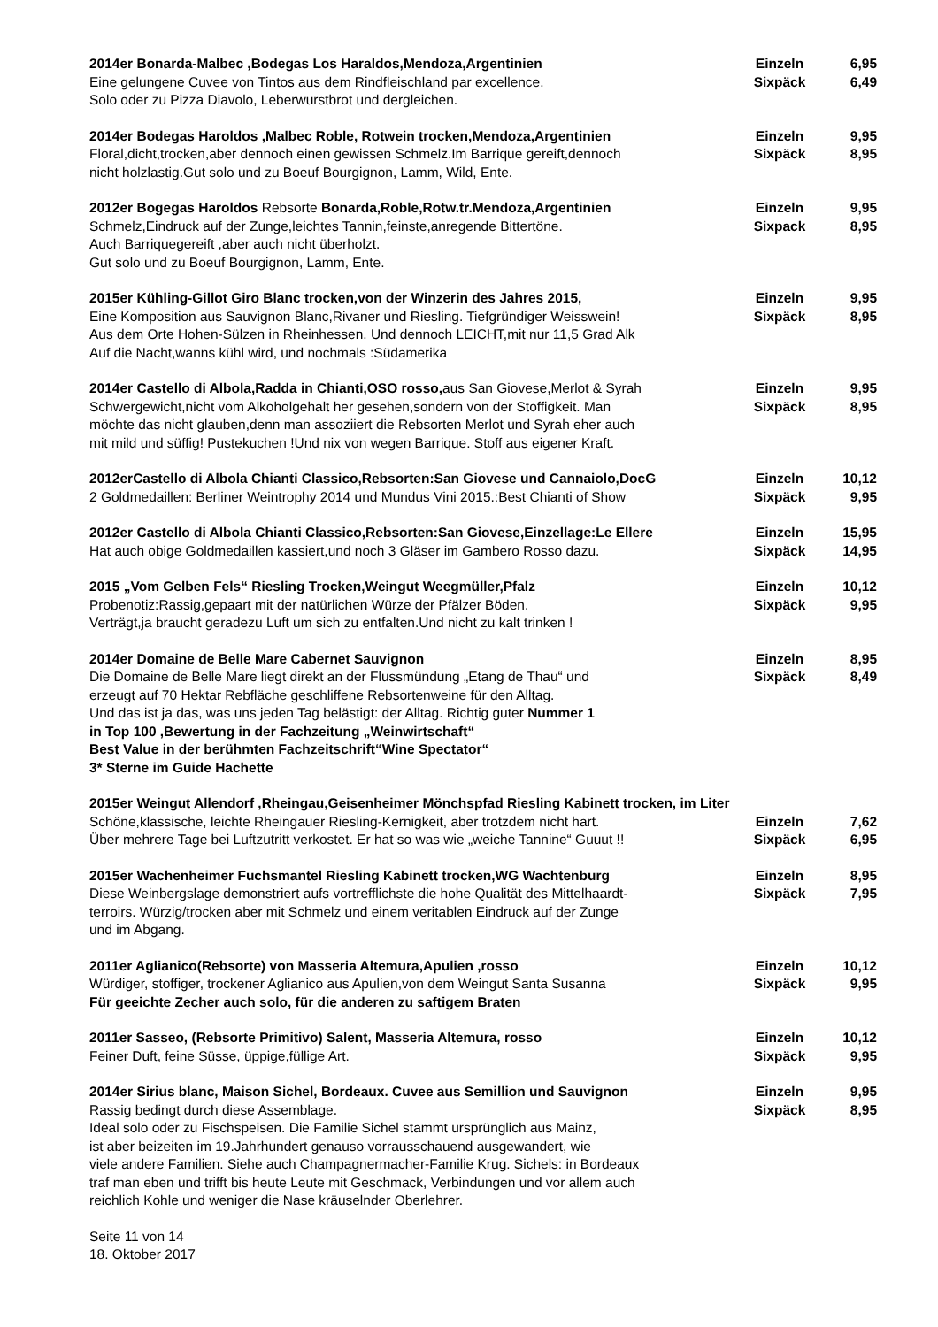2014er Bonarda-Malbec ,Bodegas Los Haraldos,Mendoza,Argentinien Einzeln 6,95
Eine gelungene Cuvee von Tintos aus dem Rindfleischland par excellence. Sixpäck 6,49
Solo oder zu Pizza Diavolo, Leberwurstbrot und dergleichen.
2014er Bodegas Haroldos ,Malbec Roble, Rotwein trocken,Mendoza,Argentinien Einzeln 9,95
Floral,dicht,trocken,aber dennoch einen gewissen Schmelz.Im Barrique gereift,dennoch
Sixpäck 8,95
nicht holzlastig.Gut solo und zu Boeuf Bourgignon, Lamm, Wild, Ente.
2012er Bogegas Haroldos Rebsorte Bonarda,Roble,Rotw.tr.Mendoza,Argentinien Einzeln 9,95
Schmelz,Eindruck auf der Zunge,leichtes Tannin,feinste,anregende Bittertöne. Sixpack 8,95
Auch Barriquegereift ,aber auch nicht überholzt.
Gut solo und zu Boeuf Bourgignon, Lamm, Ente.
2015er Kühling-Gillot Giro Blanc trocken,von der Winzerin des Jahres 2015, Einzeln 9,95
Eine Komposition aus Sauvignon Blanc,Rivaner und Riesling. Tiefgründiger Weisswein!
Sixpäck 8,95
Aus dem Orte Hohen-Sülzen in Rheinhessen. Und dennoch LEICHT,mit nur 11,5 Grad Alk
Auf die Nacht,wanns kühl wird, und nochmals :Südamerika
2014er Castello di Albola,Radda in Chianti,OSO rosso, aus San Giovese,Merlot & Syrah
Einzeln 9,95
Schwergewicht,nicht vom Alkoholgehalt her gesehen,sondern von der Stoffigkeit. Man
Sixpäck 8,95
möchte das nicht glauben,denn man assoziiert die Rebsorten Merlot und Syrah eher auch
mit mild und süffig! Pustekuchen !Und nix von wegen Barrique. Stoff aus eigener Kraft.
2012erCastello di Albola Chianti Classico,Rebsorten:San Giovese und Cannaiolo,DocG
Einzeln 10,12
2 Goldmedaillen: Berliner Weintrophy 2014 und Mundus Vini 2015.:Best Chianti of Show
Sixpäck 9,95
2012er Castello di Albola Chianti Classico,Rebsorten:San Giovese,Einzellage:Le Ellere
Einzeln 15,95
Hat auch obige Goldmedaillen kassiert,und noch 3 Gläser im Gambero Rosso dazu. Sixpäck 14,95
2015 „Vom Gelben Fels“ Riesling Trocken,Weingut Weegmüller,Pfalz Einzeln 10,12
Probenotiz:Rassig,gepaart mit der natürlichen Würze der Pfälzer Böden. Sixpäck 9,95
Verträgt,ja braucht geradezu Luft um sich zu entfalten.Und nicht zu kalt trinken !
2014er Domaine de Belle Mare Cabernet Sauvignon Einzeln 8,95
Die Domaine de Belle Mare liegt direkt an der Flussmündung „Etang de Thau“ und Sixpäck 8,49
erzeugt auf 70 Hektar Rebfläche geschliffene Rebsortenweine für den Alltag.
Und das ist ja das, was uns jeden Tag belästigt: der Alltag. Richtig guter Nummer 1
in Top 100 ,Bewertung in der Fachzeitung „Weinwirtschaft“
Best Value in der berühmten Fachzeitschrift“Wine Spectator“
3* Sterne im Guide Hachette
2015er Weingut Allendorf ,Rheingau,Geisenheimer Mönchspfad Riesling Kabinett trocken, im Liter
Schöne,klassische, leichte Rheingauer Riesling-Kernigkeit, aber trotzdem nicht hart.
Einzeln 7,62
Über mehrere Tage bei Luftzutritt verkostet. Er hat so was wie „weiche Tannine“ Guuut !!
Sixpäck 6,95
2015er Wachenheimer Fuchsmantel Riesling Kabinett trocken,WG Wachtenburg Einzeln 8,95
Diese Weinbergslage demonstriert aufs vortrefflichste die hohe Qualität des Mittelhaardt-
Sixpäck 7,95
terroirs. Würzig/trocken aber mit Schmelz und einem veritablen Eindruck auf der Zunge
und im Abgang.
2011er Aglianico(Rebsorte) von Masseria Altemura,Apulien ,rosso Einzeln 10,12
Würdiger, stoffiger, trockener Aglianico aus Apulien,von dem Weingut Santa Susanna
Sixpäck 9,95
Für geeichte Zecher auch solo, für die anderen zu saftigem Braten
2011er Sasseo, (Rebsorte Primitivo) Salent, Masseria Altemura, rosso Einzeln 10,12
Feiner Duft, feine Süsse, üppige,füllige Art. Sixpäck 9,95
2014er Sirius blanc, Maison Sichel, Bordeaux. Cuvee aus Semillion und Sauvignon
Einzeln 9,95
Rassig bedingt durch diese Assemblage. Sixpäck 8,95
Ideal solo oder zu Fischspeisen. Die Familie Sichel stammt ursprünglich aus Mainz,
ist aber beizeiten im 19.Jahrhundert genauso vorrausschauend ausgewandert, wie
viele andere Familien. Siehe auch Champagnermacher-Familie Krug. Sichels: in Bordeaux
traf man eben und trifft bis heute Leute mit Geschmack, Verbindungen und vor allem auch
reichlich Kohle und weniger die Nase kräuselnder Oberlehrer.
Seite 11 von 14
18. Oktober 2017